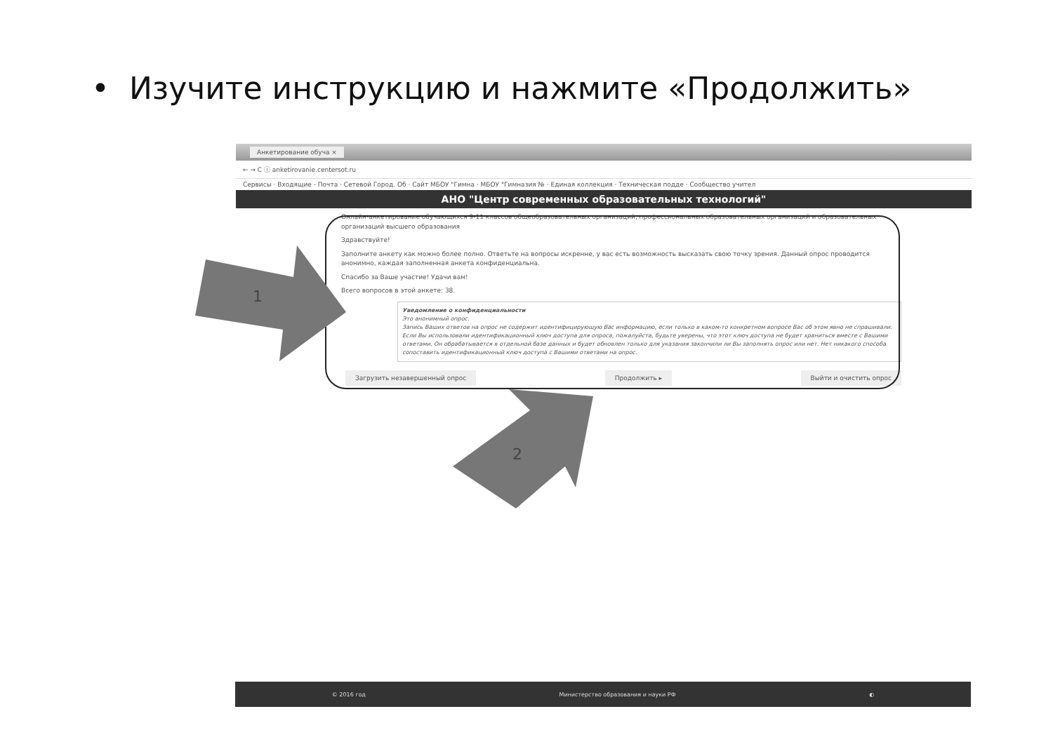• Изучите инструкцию и нажмите «Продолжить»
Анкетирование обуча ×
← → C ⓘ anketirovanie.centersot.ru
Сервисы · Входящие - Почта · Сетевой Город. Об · Сайт МБОУ "Гимна · МБОУ "Гимназия № · Единая коллекция · Техническая подде · Сообщество учител
АНО "Центр современных образовательных технологий"
Онлайн-анкетирование обучающихся 9-11 классов общеобразовательных организаций, профессиональных образовательных организаций и образовательных организаций высшего образования
Здравствуйте!
Заполните анкету как можно более полно. Ответьте на вопросы искренне, у вас есть возможность высказать свою точку зрения. Данный опрос проводится анонимно, каждая заполненная анкета конфиденциальна.
Спасибо за Ваше участие! Удачи вам!
Всего вопросов в этой анкете: 38.
Уведомление о конфиденциальности
Это анонимный опрос.
Запись Ваших ответов на опрос не содержит идентифицирующую Вас информацию, если только в каком-то конкретном вопросе Вас об этом явно не спрашивали. Если Вы использовали идентификационный ключ доступа для опроса, пожалуйста, будьте уверены, что этот ключ доступа не будет храниться вместе с Вашими ответами. Он обрабатывается в отдельной базе данных и будет обновлен только для указания закончили ли Вы заполнять опрос или нет. Нет никакого способа сопоставить идентификационный ключ доступа с Вашими ответами на опрос.
Загрузить незавершенный опрос Продолжить ▸ Выйти и очистить опрос
1
2
© 2016 год Министерство образования и науки РФ ◐